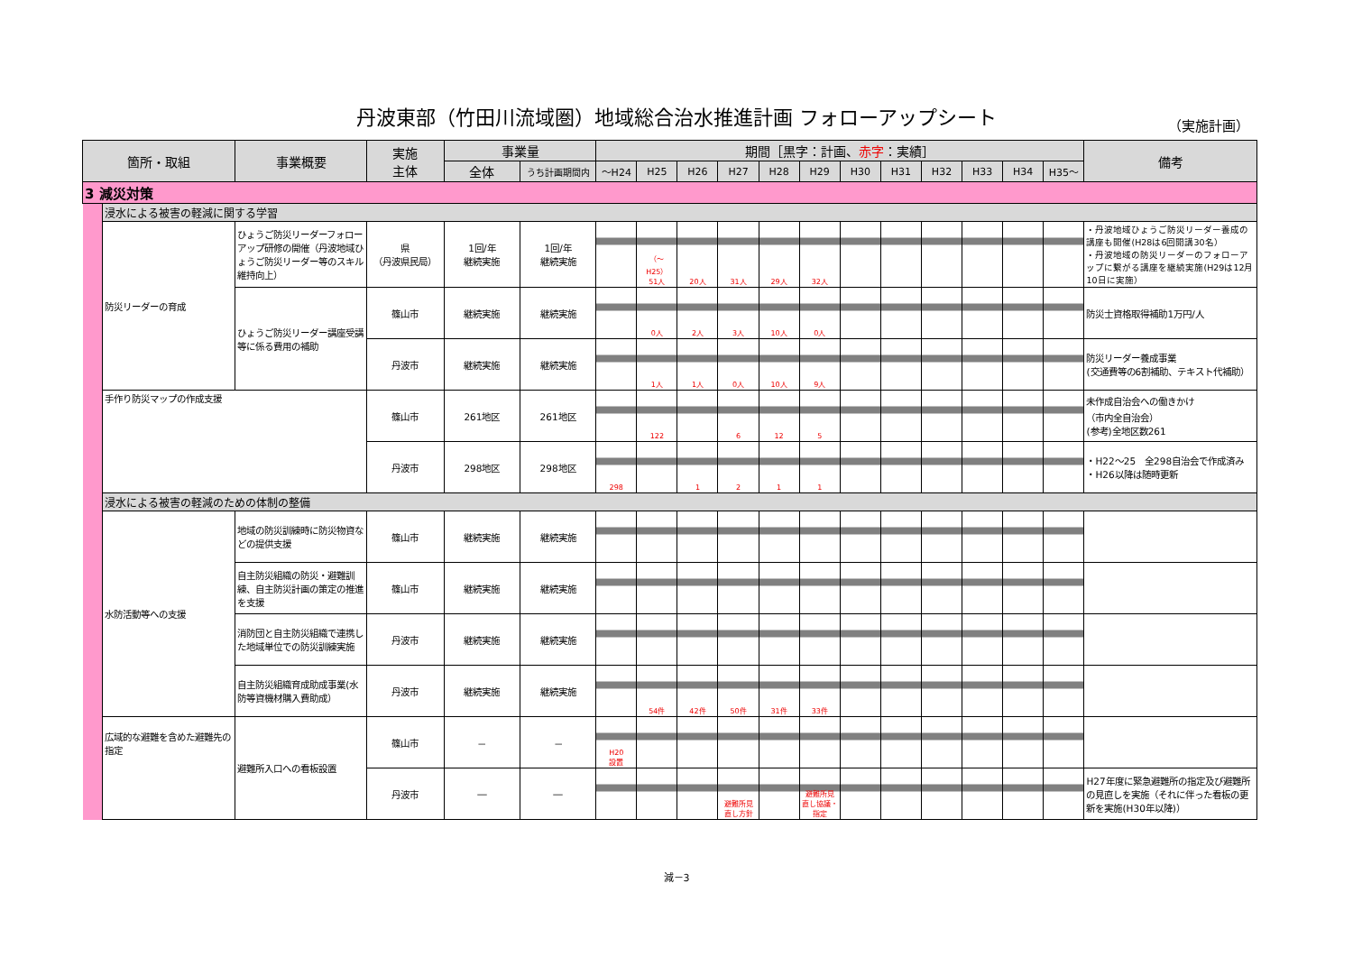丹波東部（竹田川流域圏）地域総合治水推進計画 フォローアップシート
（実施計画）
| 箇所・取組 | | 事業概要 | 実施 主体 | 事業量 | | 期間［黒字：計画、 赤字 ：実績］ | | | | | | | | | | | | 備考 |
| --- | --- | --- | --- | --- | --- | --- | --- | --- | --- | --- | --- | --- | --- | --- | --- | --- | --- | --- |
| | | | | 全体 | うち計画期間内 | ～H24 | H25 | H26 | H27 | H28 | H29 | H30 | H31 | H32 | H33 | H34 | H35～ | |
| 3 減災対策 | | | | | | | | | | | | | | | | | | |
| | 浸水による被害の軽減に関する学習 | | | | | | | | | | | | | | | | | |
| | 防災リーダーの育成 | ひょうご防災リーダーフォローアップ研修の開催（丹波地域ひょうご防災リーダー等のスキル維持向上） | 県 （丹波県民局） | 1回/年 継続実施 | 1回/年 継続実施 | | （～H25） 51人 | 20人 | 31人 | 29人 | 32人 | | | | | | | ・丹波地域ひょうご防災リーダー養成の講座も開催(H28は6回開講30名） ・丹波地域の防災リーダーのフォローアップに繋がる講座を継続実施(H29は12月10日に実施） |
| | | ひょうご防災リーダー講座受講等に係る費用の補助 | 篠山市 | 継続実施 | 継続実施 | | 0人 | 2人 | 3人 | 10人 | 0人 | | | | | | | 防災士資格取得補助1万円/人 |
| | | | 丹波市 | 継続実施 | 継続実施 | | 1人 | 1人 | 0人 | 10人 | 9人 | | | | | | | 防災リーダー養成事業 (交通費等の6割補助、テキスト代補助） |
| | 手作り防災マップの作成支援 | | 篠山市 | 261地区 | 261地区 | | 122 | | 6 | 12 | 5 | | | | | | | 未作成自治会への働きかけ （市内全自治会） (参考)全地区数261 |
| | | | 丹波市 | 298地区 | 298地区 | 298 | | 1 | 2 | 1 | 1 | | | | | | | ・H22～25 全298自治会で作成済み ・H26以降は随時更新 |
| | 浸水による被害の軽減のための体制の整備 | | | | | | | | | | | | | | | | | |
| | 水防活動等への支援 | 地域の防災訓練時に防災物資などの提供支援 | 篠山市 | 継続実施 | 継続実施 | | | | | | | | | | | | | |
| | | 自主防災組織の防災・避難訓練、自主防災計画の策定の推進を支援 | 篠山市 | 継続実施 | 継続実施 | | | | | | | | | | | | | |
| | | 消防団と自主防災組織で連携した地域単位での防災訓練実施 | 丹波市 | 継続実施 | 継続実施 | | | | | | | | | | | | | |
| | | 自主防災組織育成助成事業(水防等資機材購入費助成） | 丹波市 | 継続実施 | 継続実施 | | 54件 | 42件 | 50件 | 31件 | 33件 | | | | | | | |
| | 広域的な避難を含めた避難先の指定 | 避難所入口への看板設置 | 篠山市 | － | － | H20 設置 | | | | | | | | | | | | |
| | | | 丹波市 | ― | ― | | | | 避難所見 直し方針 | | 避難所見 直し協議・ 指定 | | | | | | | H27年度に緊急避難所の指定及び避難所の見直しを実施（それに伴った看板の更新を実施(H30年以降)） |
減－3